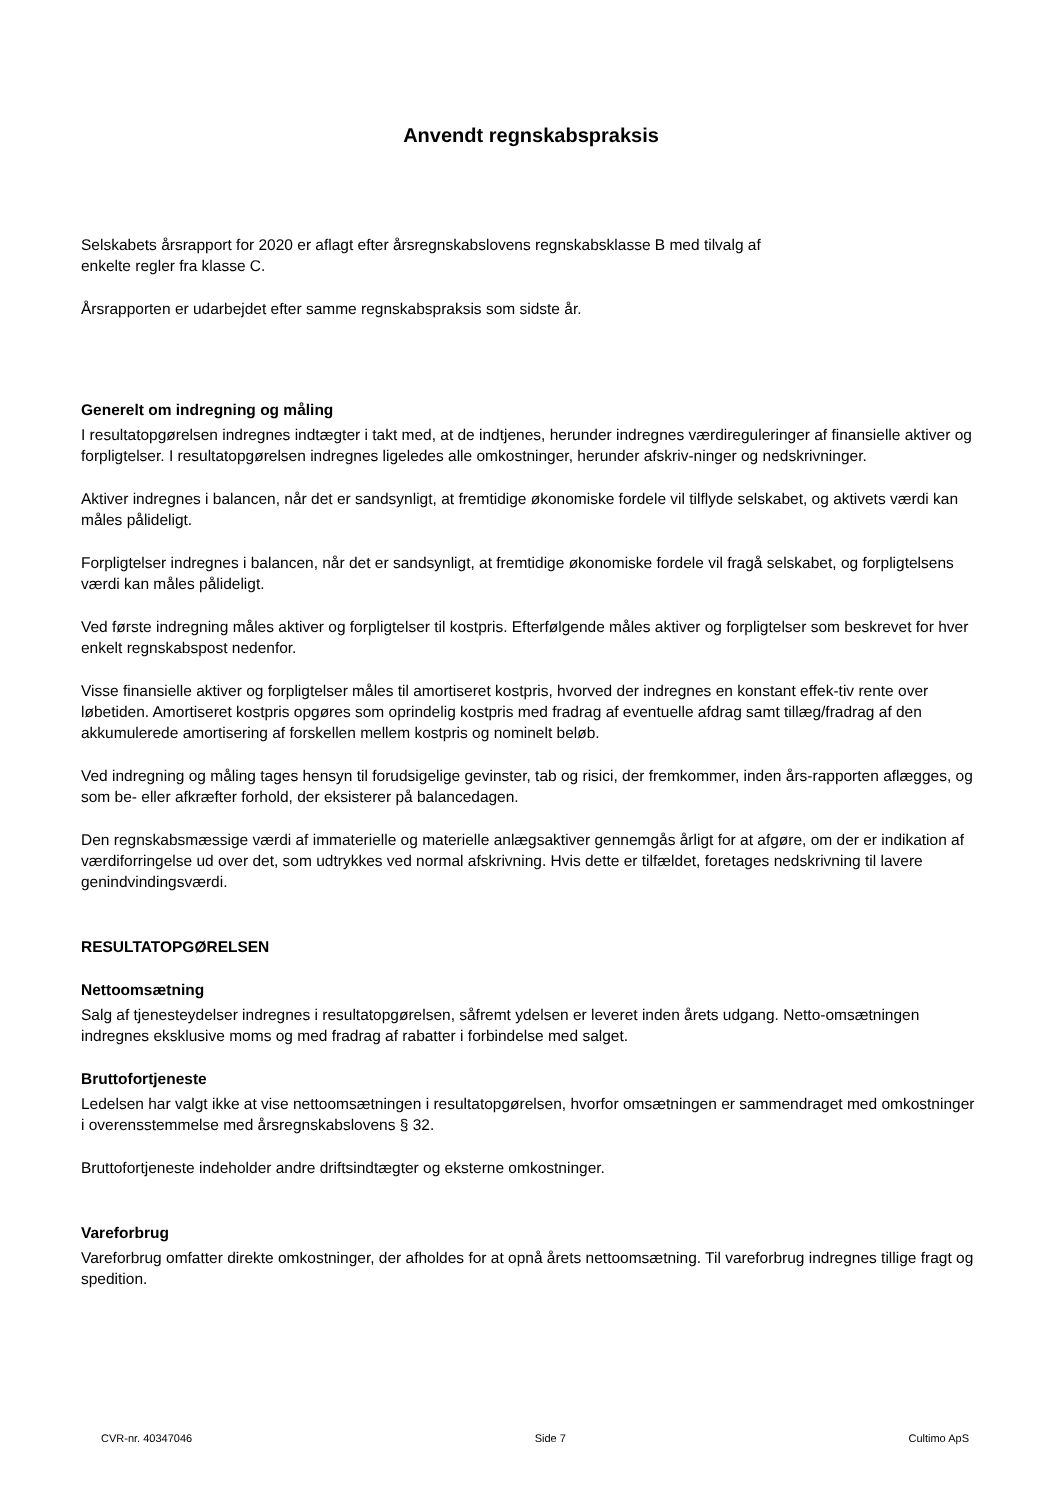Anvendt regnskabspraksis
Selskabets årsrapport for 2020 er aflagt efter årsregnskabslovens regnskabsklasse B med tilvalg af
enkelte regler fra klasse C.
Årsrapporten er udarbejdet efter samme regnskabspraksis som sidste år.
Generelt om indregning og måling
I resultatopgørelsen indregnes indtægter i takt med, at de indtjenes, herunder indregnes værdireguleringer af finansielle aktiver og forpligtelser. I resultatopgørelsen indregnes ligeledes alle omkostninger, herunder afskriv-ninger og nedskrivninger.
Aktiver indregnes i balancen, når det er sandsynligt, at fremtidige økonomiske fordele vil tilflyde selskabet, og aktivets værdi kan måles pålideligt.
Forpligtelser indregnes i balancen, når det er sandsynligt, at fremtidige økonomiske fordele vil fragå selskabet, og forpligtelsens værdi kan måles pålideligt.
Ved første indregning måles aktiver og forpligtelser til kostpris. Efterfølgende måles aktiver og forpligtelser som beskrevet for hver enkelt regnskabspost nedenfor.
Visse finansielle aktiver og forpligtelser måles til amortiseret kostpris, hvorved der indregnes en konstant effek-tiv rente over løbetiden. Amortiseret kostpris opgøres som oprindelig kostpris med fradrag af eventuelle afdrag samt tillæg/fradrag af den akkumulerede amortisering af forskellen mellem kostpris og nominelt beløb.
Ved indregning og måling tages hensyn til forudsigelige gevinster, tab og risici, der fremkommer, inden års-rapporten aflægges, og som be- eller afkræfter forhold, der eksisterer på balancedagen.
Den regnskabsmæssige værdi af immaterielle og materielle anlægsaktiver gennemgås årligt for at afgøre, om der er indikation af værdiforringelse ud over det, som udtrykkes ved normal afskrivning. Hvis dette er tilfældet, foretages nedskrivning til lavere genindvindingsværdi.
RESULTATOPGØRELSEN
Nettoomsætning
Salg af tjenesteydelser indregnes i resultatopgørelsen, såfremt ydelsen er leveret inden årets udgang. Netto-omsætningen indregnes eksklusive moms og med fradrag af rabatter i forbindelse med salget.
Bruttofortjeneste
Ledelsen har valgt ikke at vise nettoomsætningen i resultatopgørelsen, hvorfor omsætningen er sammendraget med omkostninger i overensstemmelse med årsregnskabslovens § 32.
Bruttofortjeneste indeholder andre driftsindtægter og eksterne omkostninger.
Vareforbrug
Vareforbrug omfatter direkte omkostninger, der afholdes for at opnå årets nettoomsætning. Til vareforbrug indregnes tillige fragt og spedition.
CVR-nr. 40347046 Side 7 Cultimo ApS